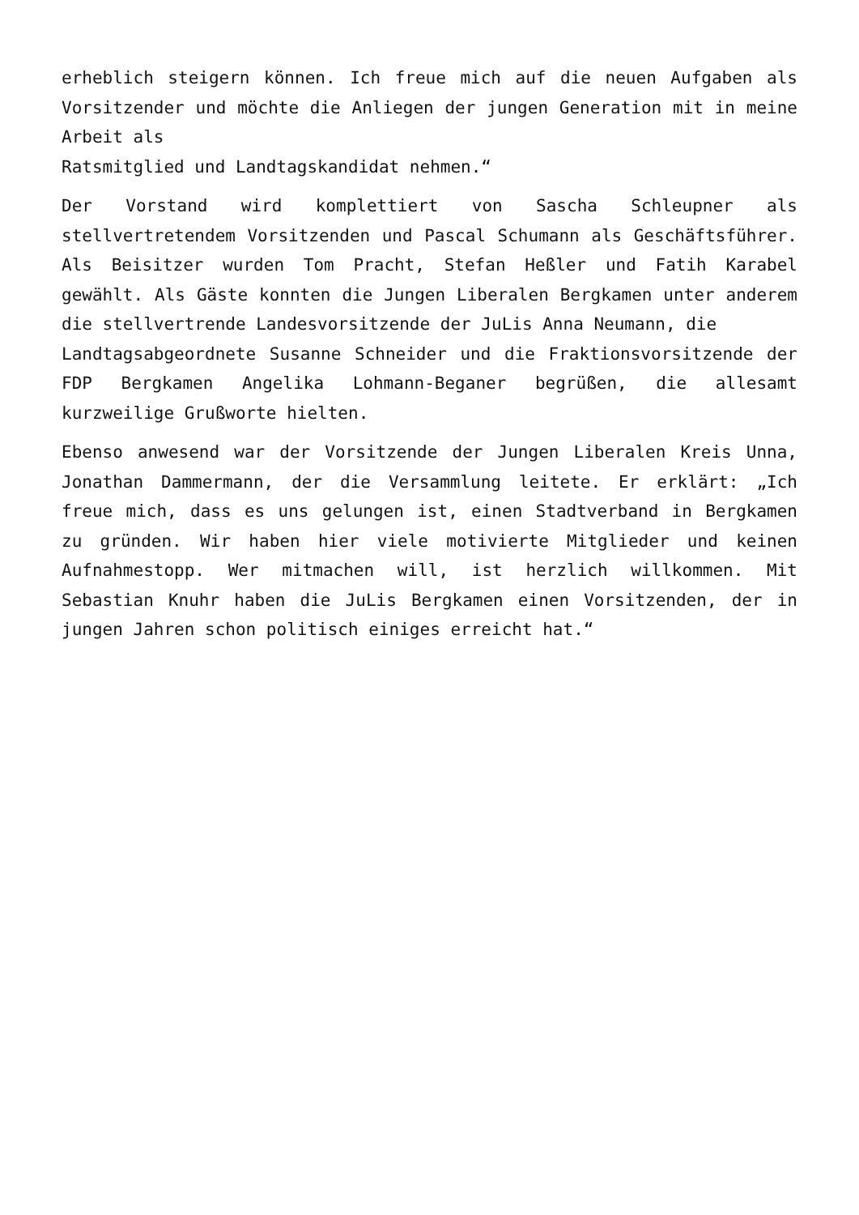erheblich steigern können. Ich freue mich auf die neuen Aufgaben als Vorsitzender und möchte die Anliegen der jungen Generation mit in meine Arbeit als
Ratsmitglied und Landtagskandidat nehmen.“
Der Vorstand wird komplettiert von Sascha Schleupner als stellvertretendem Vorsitzenden und Pascal Schumann als Geschäftsführer. Als Beisitzer wurden Tom Pracht, Stefan Heßler und Fatih Karabel gewählt. Als Gäste konnten die Jungen Liberalen Bergkamen unter anderem die stellvertrende Landesvorsitzende der JuLis Anna Neumann, die
Landtagsabgeordnete Susanne Schneider und die Fraktionsvorsitzende der FDP Bergkamen Angelika Lohmann-Beganer begrüßen, die allesamt kurzweilige Grußworte hielten.
Ebenso anwesend war der Vorsitzende der Jungen Liberalen Kreis Unna, Jonathan Dammermann, der die Versammlung leitete. Er erklärt: „Ich freue mich, dass es uns gelungen ist, einen Stadtverband in Bergkamen zu gründen. Wir haben hier viele motivierte Mitglieder und keinen Aufnahmestopp. Wer mitmachen will, ist herzlich willkommen. Mit Sebastian Knuhr haben die JuLis Bergkamen einen Vorsitzenden, der in jungen Jahren schon politisch einiges erreicht hat.“